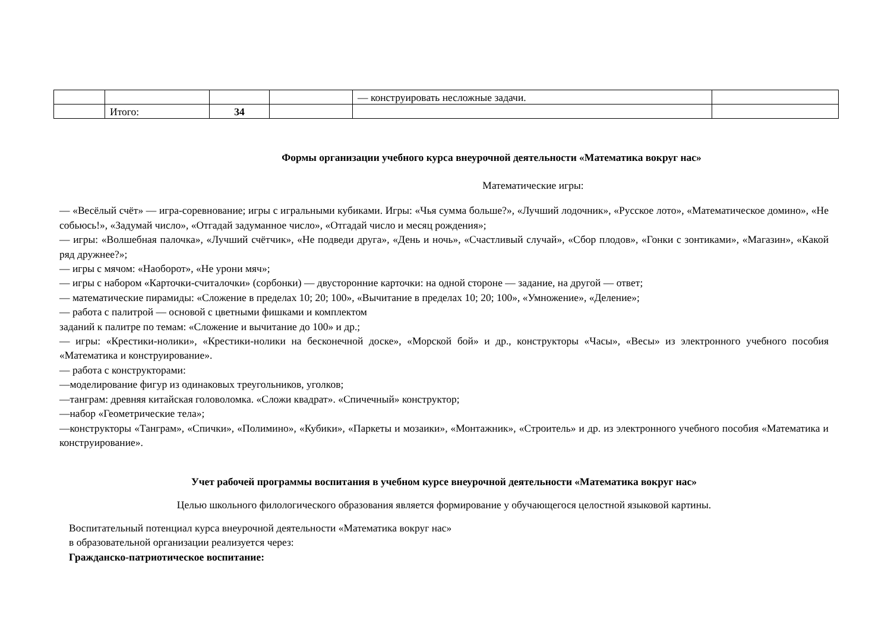| | | | | — конструировать несложные задачи. | |
| | Итого: | 34 | | | |
Формы организации учебного курса внеурочной деятельности «Математика вокруг нас»
Математические игры:
— «Весёлый счёт» — игра-соревнование; игры с игральными кубиками. Игры: «Чья сумма больше?», «Лучший лодочник», «Русское лото», «Математическое домино», «Не собьюсь!», «Задумай число», «Отгадай задуманное число», «Отгадай число и месяц рождения»;
— игры: «Волшебная палочка», «Лучший счётчик», «Не подведи друга», «День и ночь», «Счастливый случай», «Сбор плодов», «Гонки с зонтиками», «Магазин», «Какой ряд дружнее?»;
— игры с мячом: «Наоборот», «Не урони мяч»;
— игры с набором «Карточки-считалочки» (сорбонки) — двусторонние карточки: на одной стороне — задание, на другой — ответ;
— математические пирамиды: «Сложение в пределах 10; 20; 100», «Вычитание в пределах 10; 20; 100», «Умножение», «Деление»;
— работа с палитрой — основой с цветными фишками и комплектом
заданий к палитре по темам: «Сложение и вычитание до 100» и др.;
— игры: «Крестики-нолики», «Крестики-нолики на бесконечной доске», «Морской бой» и др., конструкторы «Часы», «Весы» из электронного учебного пособия «Математика и конструирование».
— работа с конструкторами:
—моделирование фигур из одинаковых треугольников, уголков;
—танграм: древняя китайская головоломка. «Сложи квадрат». «Спичечный» конструктор;
—набор «Геометрические тела»;
—конструкторы «Танграм», «Спички», «Полимино», «Кубики», «Паркеты и мозаики», «Монтажник», «Строитель» и др. из электронного учебного пособия «Математика и конструирование».
Учет рабочей программы воспитания в учебном курсе внеурочной деятельности «Математика вокруг нас»
Целью школьного филологического образования является формирование у обучающегося целостной языковой картины.
Воспитательный потенциал курса внеурочной деятельности «Математика вокруг нас»
в образовательной организации реализуется через:
Гражданско-патриотическое воспитание: